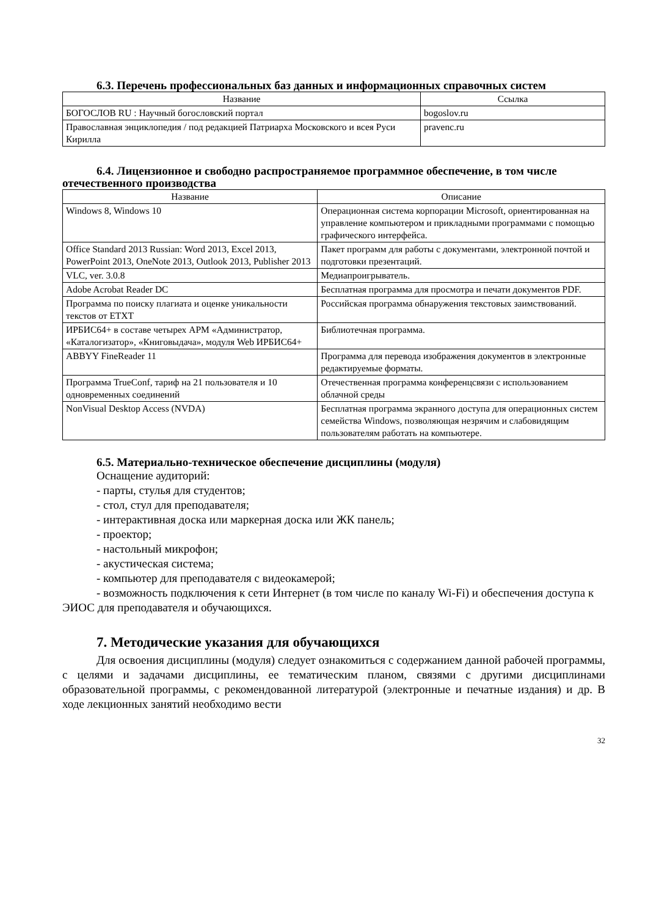6.3. Перечень профессиональных баз данных и информационных справочных систем
| Название | Ссылка |
| --- | --- |
| БОГОСЛОВ RU : Научный богословский портал | bogoslov.ru |
| Православная энциклопедия / под редакцией Патриарха Московского и всея Руси Кирилла | pravenc.ru |
6.4. Лицензионное и свободно распространяемое программное обеспечение, в том числе отечественного производства
| Название | Описание |
| --- | --- |
| Windows 8, Windows 10 | Операционная система корпорации Microsoft, ориентированная на управление компьютером и прикладными программами с помощью графического интерфейса. |
| Office Standard 2013 Russian: Word 2013, Excel 2013, PowerPoint 2013, OneNote 2013, Outlook 2013, Publisher 2013 | Пакет программ для работы с документами, электронной почтой и подготовки презентаций. |
| VLC, ver. 3.0.8 | Медиапроигрыватель. |
| Adobe Acrobat Reader DC | Бесплатная программа для просмотра и печати документов PDF. |
| Программа по поиску плагиата и оценке уникальности текстов от ETXT | Российская программа обнаружения текстовых заимствований. |
| ИРБИС64+ в составе четырех АРМ «Администратор, «Каталогизатор», «Книговыдача», модуля Web ИРБИС64+ | Библиотечная программа. |
| ABBYY FineReader 11 | Программа для перевода изображения документов в электронные редактируемые форматы. |
| Программа TrueConf, тариф на 21 пользователя и 10 одновременных соединений | Отечественная программа конференцсвязи с использованием облачной среды |
| NonVisual Desktop Access (NVDA) | Бесплатная программа экранного доступа для операционных систем семейства Windows, позволяющая незрячим и слабовидящим пользователям работать на компьютере. |
6.5. Материально-техническое обеспечение дисциплины (модуля)
Оснащение аудиторий:
- парты, стулья для студентов;
- стол, стул для преподавателя;
- интерактивная доска или маркерная доска или ЖК панель;
- проектор;
- настольный микрофон;
- акустическая система;
- компьютер для преподавателя с видеокамерой;
- возможность подключения к сети Интернет (в том числе по каналу Wi-Fi) и обеспечения доступа к ЭИОС для преподавателя и обучающихся.
7. Методические указания для обучающихся
Для освоения дисциплины (модуля) следует ознакомиться с содержанием данной рабочей программы, с целями и задачами дисциплины, ее тематическим планом, связями с другими дисциплинами образовательной программы, с рекомендованной литературой (электронные и печатные издания) и др. В ходе лекционных занятий необходимо вести
32